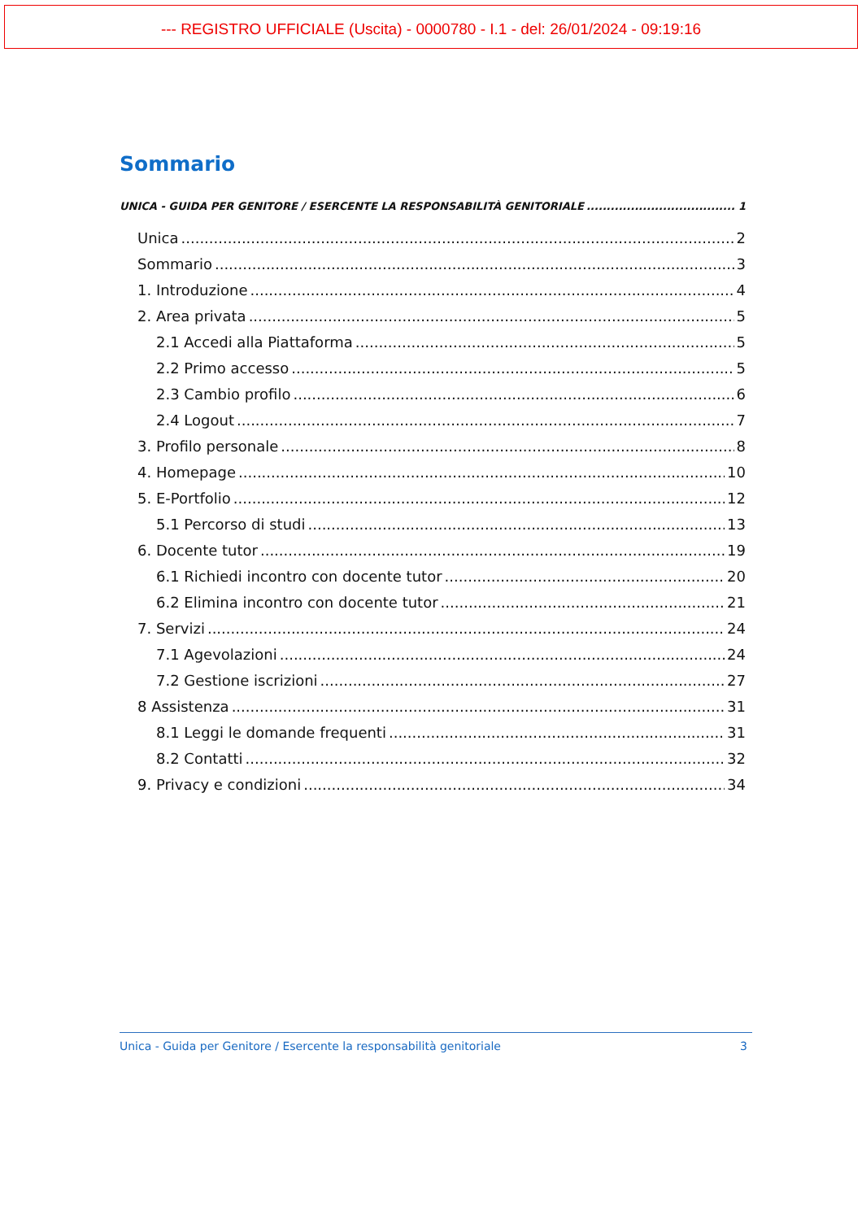--- REGISTRO UFFICIALE (Uscita) - 0000780 - I.1 - del: 26/01/2024 - 09:19:16
Sommario
UNICA - GUIDA PER GENITORE / ESERCENTE LA RESPONSABILITÀ GENITORIALE 1
Unica 2
Sommario 3
1. Introduzione 4
2. Area privata 5
2.1 Accedi alla Piattaforma 5
2.2 Primo accesso 5
2.3 Cambio profilo 6
2.4 Logout 7
3. Profilo personale 8
4. Homepage 10
5. E-Portfolio 12
5.1 Percorso di studi 13
6. Docente tutor 19
6.1 Richiedi incontro con docente tutor 20
6.2 Elimina incontro con docente tutor 21
7. Servizi 24
7.1 Agevolazioni 24
7.2 Gestione iscrizioni 27
8 Assistenza 31
8.1 Leggi le domande frequenti 31
8.2 Contatti 32
9. Privacy e condizioni 34
Unica - Guida per Genitore / Esercente la responsabilità genitoriale 3